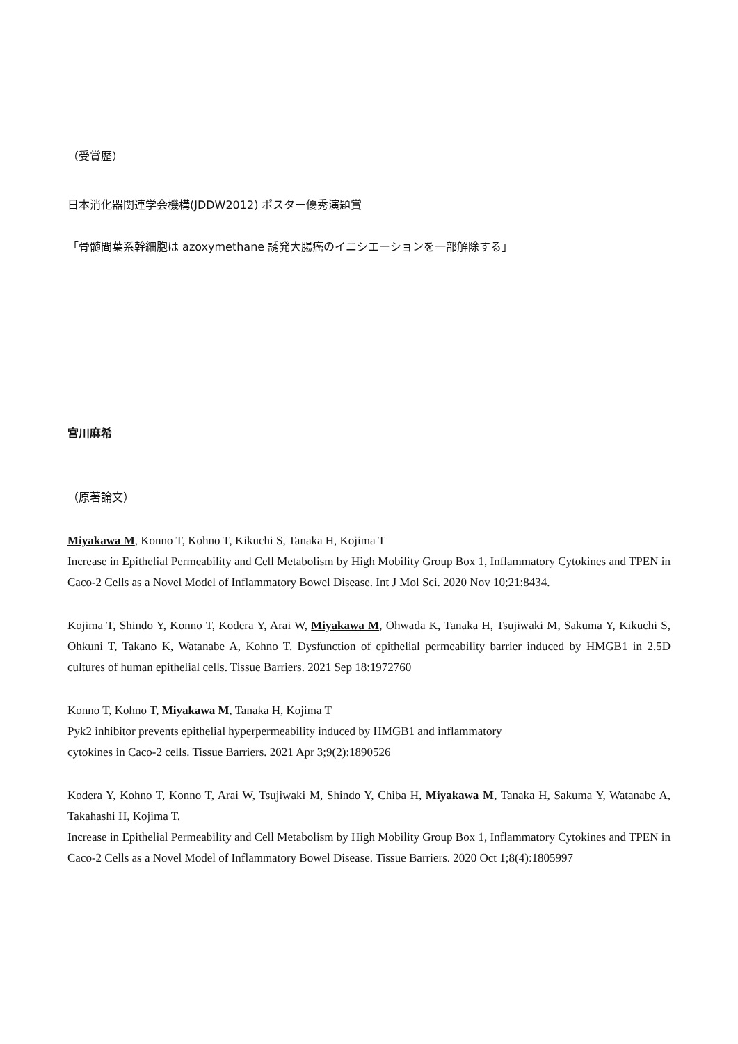（受賞歴）
日本消化器関連学会機構(JDDW2012) ポスター優秀演題賞
「骨髄間葉系幹細胞は azoxymethane 誘発大腸癌のイニシエーションを一部解除する」
宮川麻希
（原著論文）
Miyakawa M, Konno T, Kohno T, Kikuchi S, Tanaka H, Kojima T
Increase in Epithelial Permeability and Cell Metabolism by High Mobility Group Box 1, Inflammatory Cytokines and TPEN in Caco-2 Cells as a Novel Model of Inflammatory Bowel Disease. Int J Mol Sci. 2020 Nov 10;21:8434.
Kojima T, Shindo Y, Konno T, Kodera Y, Arai W, Miyakawa M, Ohwada K, Tanaka H, Tsujiwaki M, Sakuma Y, Kikuchi S, Ohkuni T, Takano K, Watanabe A, Kohno T. Dysfunction of epithelial permeability barrier induced by HMGB1 in 2.5D cultures of human epithelial cells. Tissue Barriers. 2021 Sep 18:1972760
Konno T, Kohno T, Miyakawa M, Tanaka H, Kojima T
Pyk2 inhibitor prevents epithelial hyperpermeability induced by HMGB1 and inflammatory
cytokines in Caco-2 cells. Tissue Barriers. 2021 Apr 3;9(2):1890526
Kodera Y, Kohno T, Konno T, Arai W, Tsujiwaki M, Shindo Y, Chiba H, Miyakawa M, Tanaka H, Sakuma Y, Watanabe A, Takahashi H, Kojima T.
Increase in Epithelial Permeability and Cell Metabolism by High Mobility Group Box 1, Inflammatory Cytokines and TPEN in Caco-2 Cells as a Novel Model of Inflammatory Bowel Disease. Tissue Barriers. 2020 Oct 1;8(4):1805997